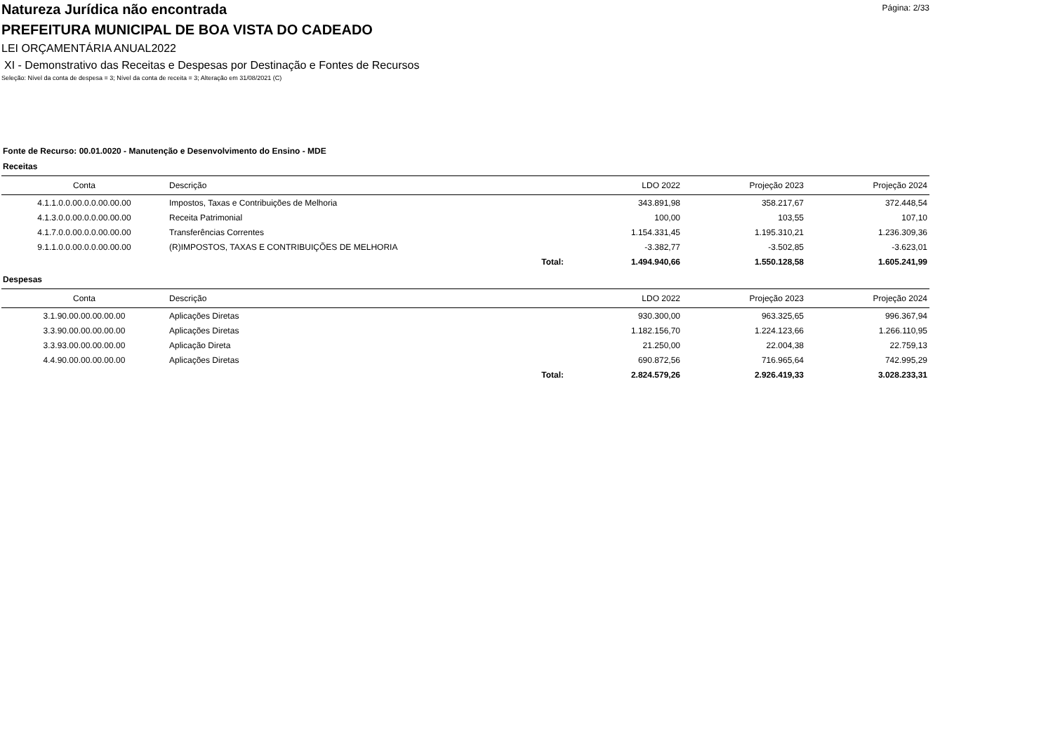Página: 2/33
Natureza Jurídica não encontrada
PREFEITURA MUNICIPAL DE BOA VISTA DO CADEADO
LEI ORÇAMENTÁRIA ANUAL2022
XI - Demonstrativo das Receitas e Despesas por Destinação e Fontes de Recursos
Seleção: Nível da conta de despesa = 3; Nível da conta de receita = 3; Alteração em 31/08/2021 (C)
Fonte de Recurso: 00.01.0020 - Manutenção e Desenvolvimento do Ensino - MDE
Receitas
| Conta | Descrição | | LDO 2022 | Projeção 2023 | Projeção 2024 |
| --- | --- | --- | --- | --- | --- |
| 4.1.1.0.0.00.0.0.00.00.00 | Impostos, Taxas e Contribuições de Melhoria | | 343.891,98 | 358.217,67 | 372.448,54 |
| 4.1.3.0.0.00.0.0.00.00.00 | Receita Patrimonial | | 100,00 | 103,55 | 107,10 |
| 4.1.7.0.0.00.0.0.00.00.00 | Transferências Correntes | | 1.154.331,45 | 1.195.310,21 | 1.236.309,36 |
| 9.1.1.0.0.00.0.0.00.00.00 | (R)IMPOSTOS, TAXAS E CONTRIBUIÇÕES DE MELHORIA | | -3.382,77 | -3.502,85 | -3.623,01 |
| | | Total: | 1.494.940,66 | 1.550.128,58 | 1.605.241,99 |
Despesas
| Conta | Descrição | | LDO 2022 | Projeção 2023 | Projeção 2024 |
| --- | --- | --- | --- | --- | --- |
| 3.1.90.00.00.00.00.00 | Aplicações Diretas | | 930.300,00 | 963.325,65 | 996.367,94 |
| 3.3.90.00.00.00.00.00 | Aplicações Diretas | | 1.182.156,70 | 1.224.123,66 | 1.266.110,95 |
| 3.3.93.00.00.00.00.00 | Aplicação Direta | | 21.250,00 | 22.004,38 | 22.759,13 |
| 4.4.90.00.00.00.00.00 | Aplicações Diretas | | 690.872,56 | 716.965,64 | 742.995,29 |
| | | Total: | 2.824.579,26 | 2.926.419,33 | 3.028.233,31 |